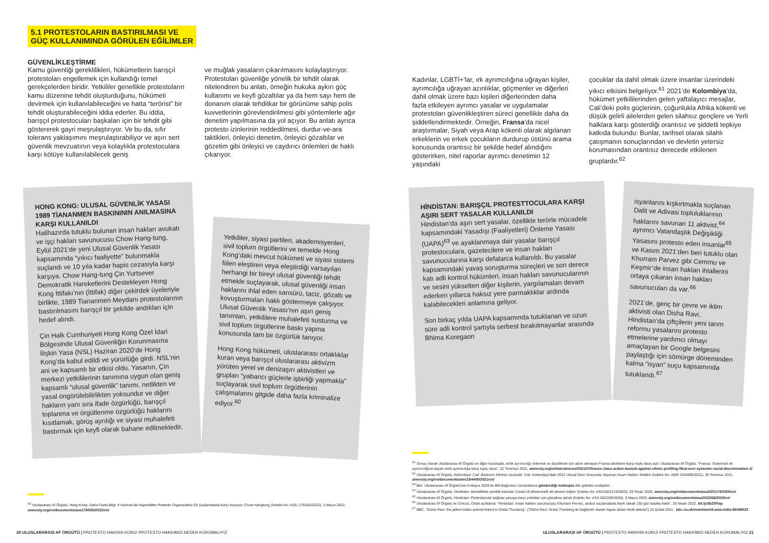5.1 PROTESTOLARIN BASTIRILMASI VE
GÜÇ KULLANIMINDA GÖRÜLEN EĞİLİMLER
GÜVENLİKLEŞTİRME
Kamu güvenliği gereklilikleri, hükümetlerin barışçıl protestoları engellemek için kullandığı temel gerekçelerden biridir. Yetkililer genellikle protestoların kamu düzenine tehdit oluşturduğunu, hükümeti devirmek için kullanılabileceğini ve hatta “terörist” bir tehdit oluşturabileceğini iddia ederler. Bu iddia, barışçıl protestocuları başkaları için bir tehdit gibi göstererek gayri meşrulaştırıyor. Ve bu da, sıfır tolerans yaklaşımını meşrulaştırabiliyor ve aşırı sert güvenlik mevzuatının veya kolaylıkla protestoculara karşı kötüye kullanılabilecek geniş
ve muğlak yasaların çıkarılmasını kolaylaştırıyor. Protestoları güvenliğe yönelik bir tehdit olarak nitelendiren bu anlatı, örneğin hukuka aykırı güç kullanımı ve keyfi gözaltılar ya da hem sayı hem de donanım olarak tehditkar bir görünüme sahip polis kuvvetlerinin görevlendirilmesi gibi yöntemlerle ağır denetim yapılmasına da yol açıyor. Bu anlatı ayrıca protesto izinlerinin reddedilmesi, durdur-ve-ara taktikleri, önleyici denetim, önleyici gözaltılar ve gözetim gibi önleyici ve caydırıcı önlemleri de haklı çıkarıyor.
HONG KONG: ULUSAL GÜVENLİK YASASI 1989 TİANANMEN BASKINININ ANILMASINA KARŞI KULLANILDI
Halihazırda tutuklu bulunan insan hakları avukatı ve işçi hakları savunucusu Chow Hang-tung, Eylül 2021’de yeni Ulusal Güvenlik Yasası kapsamında “yıkıcı faaliyette” bulunmakla suçlandı ve 10 yıla kadar hapis cezasıyla karşı karşıya. Chow Hang-tung Çin Yurtsever Demokratik Hareketlerini Destekleyen Hong Kong İttifakı’nın (İttifak) diğer çekirdek üyeleriyle birlikte, 1989 Tiananmen Meydanı protestolarının bastırılmasını barışçıl bir şekilde andıkları için hedef alındı.
Çin Halk Cumhuriyeti Hong Kong Özel İdari Bölgesinde Ulusal Güvenliğin Korunmasına İlişkin Yasa (NSL) Haziran 2020’de Hong Kong’da kabul edildi ve yürürlüğe girdi. NSL’nin ani ve kapsamlı bir etkisi oldu. Yasanın, Çin merkezi yetkililerinin tanımına uygun olan geniş kapsamlı “ulusal güvenlik” tanımı, netlikten ve yasal öngörülebilirlikten yoksundur ve diğer hakların yanı sıra ifade özgürlüğü, barışçıl toplanma ve örgütlenme özgürlüğü haklarını kısıtlamak, görüş ayrılığı ve siyasi muhalefeti bastırmak için keyfi olarak bahane edilmektedir.
Yetkililer, siyasi partileri, akademisyenleri, sivil toplum örgütlerini ve temelde Hong Kong’daki mevcut hükümeti ve siyasi sistemi fiilen eleştiren veya eleştirdiği varsayılan herhangi bir bireyi ulusal güvenliği tehdit etmekle suçlayarak, ulusal güvenliği insan haklarını ihlal eden sansürü, taciz, gözaltı ve kovuşturmaları haklı göstermeye çalışıyor. Ulusal Güvenlik Yasası’nın aşırı geniş tanımları, yetkililere muhalefeti susturma ve sivil toplum örgütlerine baskı yapma konusunda tam bir özgürlük tanıyor.
Hong Kong hükümeti, uluslararası ortaklıklar kuran veya barışçıl uluslararası aktivizm yürüten yerel ve denizaşırı aktivistleri ve grupları “yabancı güçlerle işbirliği yapmakla” suçlayarak sivil toplum örgütlerinin çalışmalarını gitgide daha fazla kriminalize ediyor.<sup>60</sup>
<sup>60</sup> Uluslararası Af Örgütü, Hong Kong: Daha Fazla Bilgi: 4 Haziran’da Hapsedilen Protesto Organizatörü Ek Suçlamalarla Karşı Karşıya: Chow Hangtung (İndeks No: ASA 17/5555/2022), 3 Mayıs 2022, amnesty.org/en/documents/asa17/5555/2022/en/
20 ULUSLARARASI AF ÖRGÜTÜ | PROTESTO HAKKINI KORU! PROTESTO HAKKIMIZI NEDEN KORUMALIYIZ
Kadınlar, LGBTİ+’lar, ırk ayrımcılığına uğrayan kişiler, ayrımcılığa uğrayan azınlıklar, göçmenler ve diğerleri dahil olmak üzere bazı kişileri diğerlerinden daha fazla etkileyen ayrımcı yasalar ve uygulamalar protestoları güvenlikleştiren süreci genellikle daha da şiddetlendirmektedir. Örneğin, Fransa’da nicel araştırmalar, Siyah veya Arap kökenli olarak algılanan erkeklerin ve erkek çocukların durdurup üstünü arama konusunda orantısız bir şekilde hedef alındığını gösterirken, nitel raporlar ayrımcı denetimin 12 yaşındaki
çocuklar da dahil olmak üzere insanlar üzerindeki yıkıcı etkisini belgeliyor.<sup>61</sup> 2021’de Kolombiya’da, hükümet yetkililerinden gelen yaftalayıcı mesajlar, Cali’deki polis güçlerinin, çoğunlukla Afrika kökenli ve düşük gelirli ailelerden gelen silahsız gençlere ve Yerli halklara karşı gösterdiği orantısız ve şiddetli tepkiye katkıda bulundu: Bunlar, tarihsel olarak silahlı çatışmanın sonuçlarından ve devletin yetersiz korumasından orantısız derecede etkilenen gruplardır.<sup>62</sup>
HİNDİSTAN: BARIŞÇIL PROTESTTOCULARA KARŞI AŞIRI SERT YASALAR KULLANILDI
Hindistan’da aşırı sert yasalar, özellikle terörle mücadele kapsamındaki Yasadışı (Faaliyetleri) Önleme Yasası (UAPA)<sup>63</sup> ve ayaklanmaya dair yasalar barışçıl protestoculara, gazetecilere ve insan hakları savunucularına karşı defalarca kullanıldı. Bu yasalar kapsamındaki yavaş soruşturma süreçleri ve son derece katı adli kontrol hükümleri, insan hakları savunucularının ve sesini yükselten diğer kişilerin, yargılamaları devam ederken yıllarca haksız yere parmaklıklar ardında kalabilecekleri anlamına geliyor.
Son birkaç yılda UAPA kapsamında tutuklanan ve uzun süre adli kontrol şartıyla serbest bırakılmayanlar arasında Bhima Koregaon
isyanlarını kışkırtmakla suçlanan Dalit ve Adivasi topluluklarının haklarını savunan 11 aktivist,<sup>64</sup> ayrımcı Vatandaşlık Değişikliği Yasasını protesto eden insanlar<sup>65</sup> ve Kasım 2021’den beri tutuklu olan Khurram Parvez gibi Cemmu ve Keşmir’de insan hakları ihlallerini ortaya çıkaran insan hakları savunucuları da var.<sup>66</sup>
2021’de, genç bir çevre ve iklim aktivisti olan Disha Ravi, Hindistan’da çiftçilerin yeni tarım reformu yasalarını protesto etmelerine yardımcı olmayı amaçlayan bir Google belgesini paylaştığı için sömürge döneminden kalma “isyan” suçu kapsamında tutuklandı.<sup>67</sup>
<sup>61</sup> Sonuç olarak Uluslararası Af Örgütü ve diğer kuruluşlar, etnik ayrımcılığı önlemek ve düzeltmek için adım atmayan Fransa devletine karşı toplu dava açtı: Uluslararası Af Örgütü, “Fransa: Sistemsel ırk ayrımcılığına dayalı etnik ayrımcılığa karşı toplu dava”, 22 Temmuz 2021, amnesty.org/en/latest/news/2021/07/france-class-action-lawsuit-against-ethnic-profiling-filed-over-systemic-racial-discrimination-2/
<sup>62</sup> Uluslararası Af Örgütü, Kolombiya: Cali: Baskının Merkez üssünde: Cali, Kolombiya’daki 2021 Ulusal Grev Sırasında Yaşanan İnsan Hakları İhlalleri (İndeks No: AMR 23/4405/2021), 30 Temmuz 2021, amnesty.org/en/documents/amr23/4405/2021/en/
<sup>63</sup> Bkz. Uluslararası Af Örgütü’nün 6 Mayıs 2020’de BM Bağımsız Uzmanlarına gönderdiği mektupta dile getirilen endişeler. .
<sup>64</sup> Uluslararası Af Örgütü, Hindistan: Muhafelete yönelik baskılar Covid-19 döneminde de devam ediyor (İndeks No: ASA/20/2174/2020), 20 Nisan 2020, amnesty.org/en/documents/asa20/2174/2020/en/
<sup>65</sup> Uluslararası Af Örgütü, Hindistan: Protestocular bağnaz yasaya karşı çıktıkları için gözaltına alındı (İndeks No: ASA 20/2269/2020), 5 Mayıs 2020, amnesty.org/en/documents/asa20/2269/2020/en/
<sup>66</sup> Uluslararası Af Örgütü ve Civicus, Ortak açıklama: “Hindistan: İnsan hakları savunucusu Khurram Pervez, asılsız suçlamalarla keyfi olarak 150 gün tutuklu kaldı”, 25 Nisan 2022, bit.ly/3bZ9Twp
<sup>67</sup> BBC, “Disha Ravi: the jailed Indian activist linked to Greta Thunberg”, [“Disha Ravi: Greta Thunberg ile bağlantılı olarak hapse atılan Hintli aktivist”] 15 Şubat 2021 , bbc.co.uk/news/world-asia-india-56068522
ULUSLARARASI AF ÖRGÜTÜ | PROTESTO HAKKINI KORU! PROTESTO HAKKIMIZI NEDEN KORUMALIYIZ 21